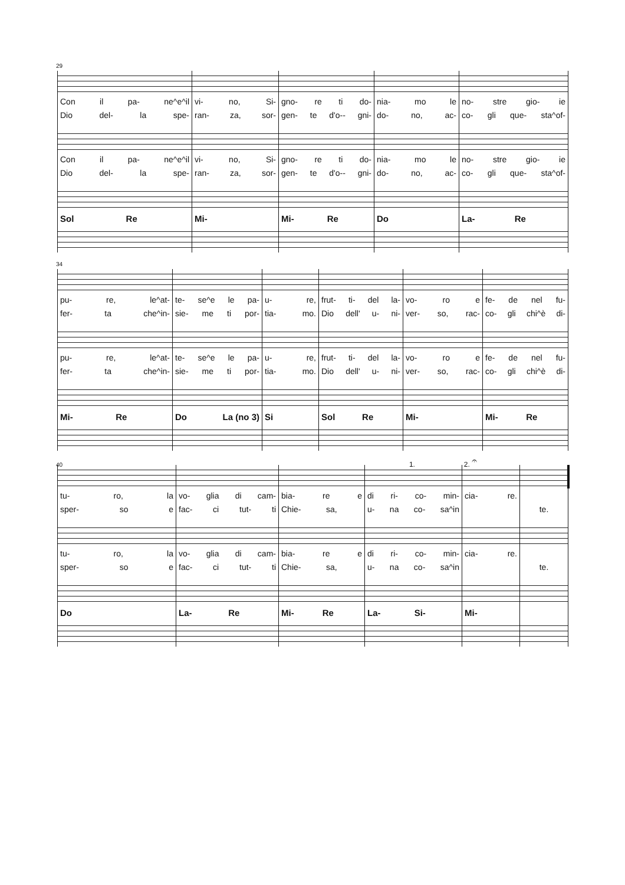29
| Con il pa- ne^e^il | vi- no, Si- | gno- re ti do- | nia- mo le | no- stre gio- ie |
| Dio del- la spe- | ran- za, sor- | gen- te d'o-- gni- | do- no, ac- | co- gli que- sta^of- |
| Con il pa- ne^e^il | vi- no, Si- | gno- re ti do- | nia- mo le | no- stre gio- ie |
| Dio del- la spe- | ran- za, sor- | gen- te d'o-- gni- | do- no, ac- | co- gli que- sta^of- |
| Sol Re | Mi- | Mi- Re | Do | La- Re |
34
| pu- re, le^at- | te- se^e le pa- | u- re, | frut- ti- del la- | vo- ro e | fe- de nel fu- |
| fer- ta che^in- | sie- me ti por- | tia- mo. | Dio dell' u- ni- | ver- so, rac- | co- gli chi^è di- |
| pu- re, le^at- | te- se^e le pa- | u- re, | frut- ti- del la- | vo- ro e | fe- de nel fu- |
| fer- ta che^in- | sie- me ti por- | tia- mo. | Dio dell' u- ni- | ver- so, rac- | co- gli chi^è di- |
| Mi- Re | Do La (no 3) | Si | Sol Re | Mi- | Mi- Re |
40 1. 2. 𝄐
| tu- ro, la | vo- glia di cam- | bia- re e | di ri- co- min- | cia- re. | |
| sper- so e | fac- ci tut- ti | Chie- sa, | u- na co- sa^in | | te. |
| tu- ro, la | vo- glia di cam- | bia- re e | di ri- co- min- | cia- re. | |
| sper- so e | fac- ci tut- ti | Chie- sa, | u- na co- sa^in | | te. |
| Do | La- Re | Mi- Re | La- Si- | Mi- | |